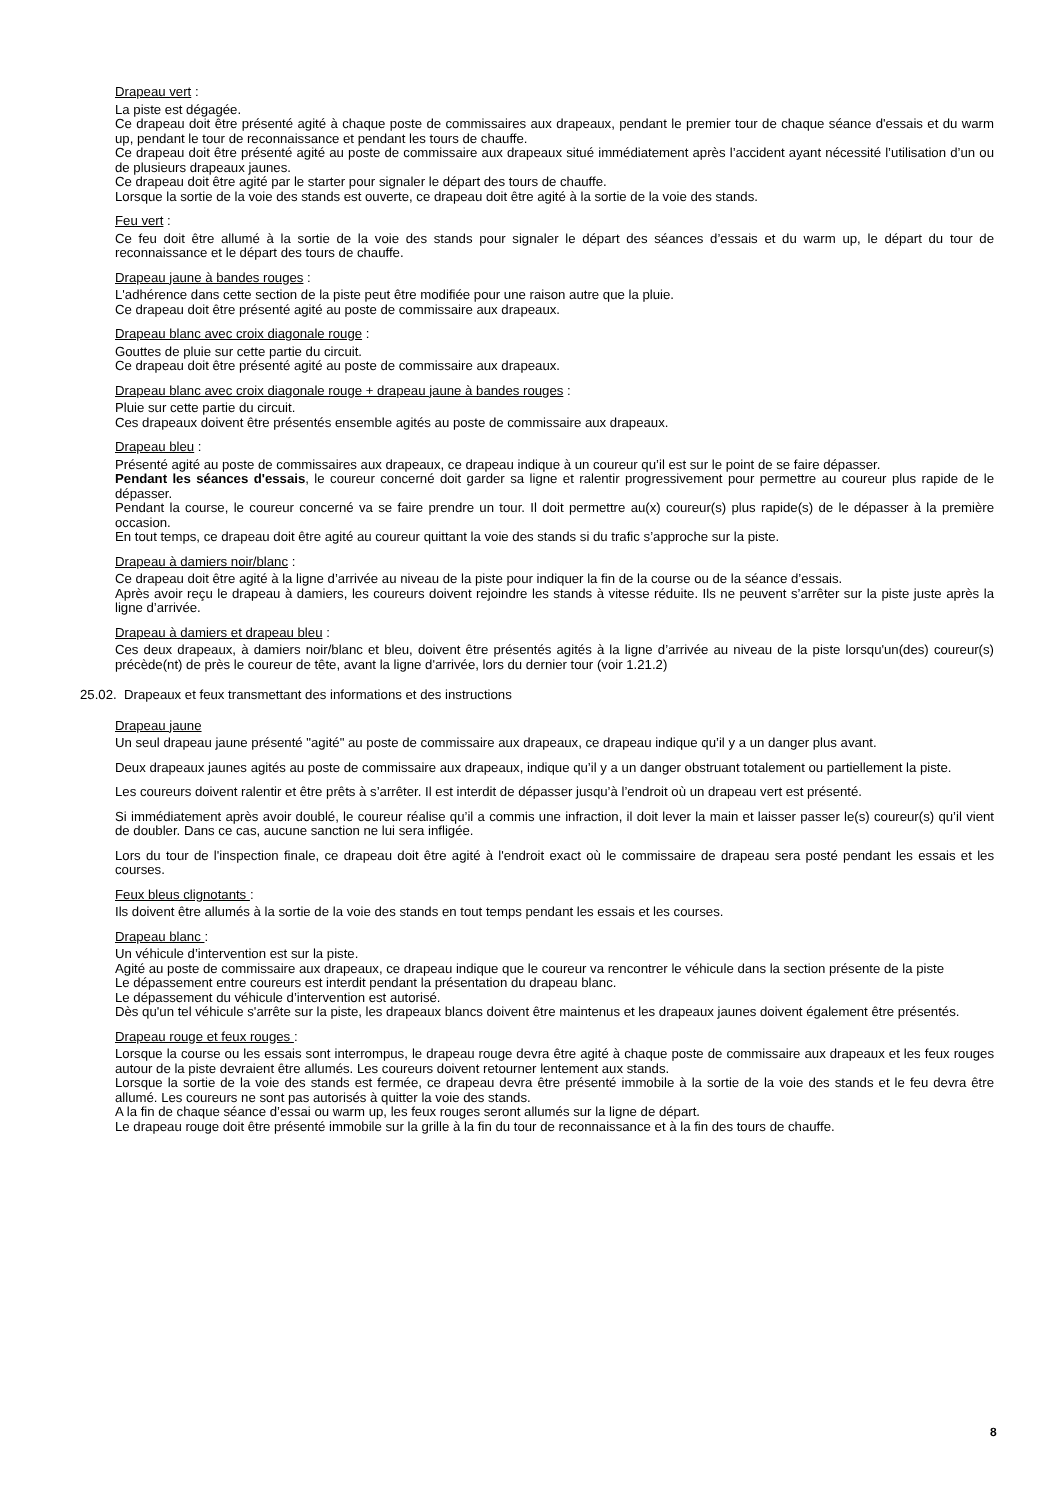Drapeau vert :
La piste est dégagée.
Ce drapeau doit être présenté agité à chaque poste de commissaires aux drapeaux, pendant le premier tour de chaque séance d'essais et du warm up, pendant le tour de reconnaissance et pendant les tours de chauffe.
Ce drapeau doit être présenté agité au poste de commissaire aux drapeaux situé immédiatement après l’accident ayant nécessité l’utilisation d’un ou de plusieurs drapeaux jaunes.
Ce drapeau doit être agité par le starter pour signaler le départ des tours de chauffe.
Lorsque la sortie de la voie des stands est ouverte, ce drapeau doit être agité à la sortie de la voie des stands.
Feu vert :
Ce feu doit être allumé à la sortie de la voie des stands pour signaler le départ des séances d’essais et du warm up, le départ du tour de reconnaissance et le départ des tours de chauffe.
Drapeau jaune à bandes rouges :
L'adhérence dans cette section de la piste peut être modifiée pour une raison autre que la pluie.
Ce drapeau doit être présenté agité au poste de commissaire aux drapeaux.
Drapeau blanc avec croix diagonale rouge :
Gouttes de pluie sur cette partie du circuit.
Ce drapeau doit être présenté agité au poste de commissaire aux drapeaux.
Drapeau blanc avec croix diagonale rouge + drapeau jaune à bandes rouges :
Pluie sur cette partie du circuit.
Ces drapeaux doivent être présentés ensemble agités au poste de commissaire aux drapeaux.
Drapeau bleu :
Présenté agité au poste de commissaires aux drapeaux, ce drapeau indique à un coureur qu’il est sur le point de se faire dépasser.
Pendant les séances d'essais, le coureur concerné doit garder sa ligne et ralentir progressivement pour permettre au coureur plus rapide de le dépasser.
Pendant la course, le coureur concerné va se faire prendre un tour. Il doit permettre au(x) coureur(s) plus rapide(s) de le dépasser à la première occasion.
En tout temps, ce drapeau doit être agité au coureur quittant la voie des stands si du trafic s’approche sur la piste.
Drapeau à damiers noir/blanc :
Ce drapeau doit être agité à la ligne d’arrivée au niveau de la piste pour indiquer la fin de la course ou de la séance d’essais.
Après avoir reçu le drapeau à damiers, les coureurs doivent rejoindre les stands à vitesse réduite. Ils ne peuvent s’arrêter sur la piste juste après la ligne d’arrivée.
Drapeau à damiers et drapeau bleu :
Ces deux drapeaux, à damiers noir/blanc et bleu, doivent être présentés agités à la ligne d’arrivée au niveau de la piste lorsqu'un(des) coureur(s) précède(nt) de près le coureur de tête, avant la ligne d'arrivée, lors du dernier tour (voir 1.21.2)
25.02. Drapeaux et feux transmettant des informations et des instructions
Drapeau jaune
Un seul drapeau jaune présenté "agité" au poste de commissaire aux drapeaux, ce drapeau indique qu’il y a un danger plus avant.
Deux drapeaux jaunes agités au poste de commissaire aux drapeaux, indique qu’il y a un danger obstruant totalement ou partiellement la piste.
Les coureurs doivent ralentir et être prêts à s’arrêter. Il est interdit de dépasser jusqu’à l’endroit où un drapeau vert est présenté.
Si immédiatement après avoir doublé, le coureur réalise qu’il a commis une infraction, il doit lever la main et laisser passer le(s) coureur(s) qu’il vient de doubler. Dans ce cas, aucune sanction ne lui sera infligée.
Lors du tour de l'inspection finale, ce drapeau doit être agité à l'endroit exact où le commissaire de drapeau sera posté pendant les essais et les courses.
Feux bleus clignotants :
Ils doivent être allumés à la sortie de la voie des stands en tout temps pendant les essais et les courses.
Drapeau blanc :
Un véhicule d’intervention est sur la piste.
Agité au poste de commissaire aux drapeaux, ce drapeau indique que le coureur va rencontrer le véhicule dans la section présente de la piste
Le dépassement entre coureurs est interdit pendant la présentation du drapeau blanc.
Le dépassement du véhicule d’intervention est autorisé.
Dès qu'un tel véhicule s'arrête sur la piste, les drapeaux blancs doivent être maintenus et les drapeaux jaunes doivent également être présentés.
Drapeau rouge et feux rouges :
Lorsque la course ou les essais sont interrompus, le drapeau rouge devra être agité à chaque poste de commissaire aux drapeaux et les feux rouges autour de la piste devraient être allumés. Les coureurs doivent retourner lentement aux stands.
Lorsque la sortie de la voie des stands est fermée, ce drapeau devra être présenté immobile à la sortie de la voie des stands et le feu devra être allumé. Les coureurs ne sont pas autorisés à quitter la voie des stands.
A la fin de chaque séance d’essai ou warm up, les feux rouges seront allumés sur la ligne de départ.
Le drapeau rouge doit être présenté immobile sur la grille à la fin du tour de reconnaissance et à la fin des tours de chauffe.
8